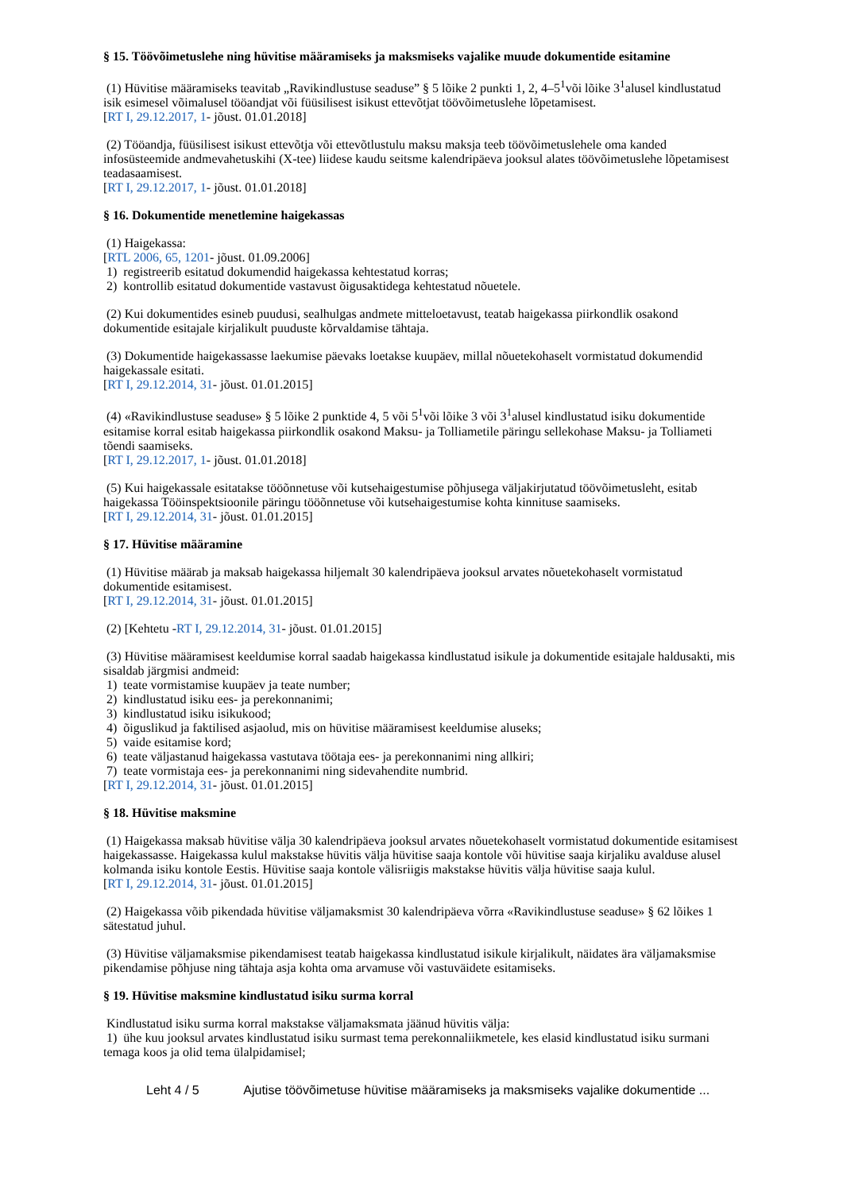§ 15. Töövõimetuslehe ning hüvitise määramiseks ja maksmiseks vajalike muude dokumentide esitamine
(1) Hüvitise määramiseks teavitab „Ravikindlustuse seaduse” § 5 lõike 2 punkti 1, 2, 4–5<sup>1</sup>või lõike 3<sup>1</sup>alusel kindlustatud isik esimesel võimalusel tööandjat või füüsilisest isikust ettevõtjat töövõimetuslehe lõpetamisest.
[RT I, 29.12.2017, 1- jõust. 01.01.2018]
(2) Tööandja, füüsilisest isikust ettevõtja või ettevõtlustulu maksu maksja teeb töövõimetuslehele oma kanded infosüsteemide andmevahetuskihi (X-tee) liidese kaudu seitsme kalendripäeva jooksul alates töövõimetuslehe lõpetamisest teadasaamisest.
[RT I, 29.12.2017, 1- jõust. 01.01.2018]
§ 16. Dokumentide menetlemine haigekassas
(1) Haigekassa:
[RTL 2006, 65, 1201- jõust. 01.09.2006]
1) registreerib esitatud dokumendid haigekassa kehtestatud korras;
2) kontrollib esitatud dokumentide vastavust õigusaktidega kehtestatud nõuetele.
(2) Kui dokumentides esineb puudusi, sealhulgas andmete mitteloetavust, teatab haigekassa piirkondlik osakond dokumentide esitajale kirjalikult puuduste kõrvaldamise tähtaja.
(3) Dokumentide haigekassasse laekumise päevaks loetakse kuupäev, millal nõuetekohaselt vormistatud dokumendid haigekassale esitati.
[RT I, 29.12.2014, 31- jõust. 01.01.2015]
(4) «Ravikindlustuse seaduse» § 5 lõike 2 punktide 4, 5 või 5<sup>1</sup>või lõike 3 või 3<sup>1</sup>alusel kindlustatud isiku dokumentide esitamise korral esitab haigekassa piirkondlik osakond Maksu- ja Tolliametile päringu sellekohase Maksu- ja Tolliameti tõendi saamiseks.
[RT I, 29.12.2017, 1- jõust. 01.01.2018]
(5) Kui haigekassale esitatakse tööõnnetuse või kutsehaigestumise põhjusega väljakirjutatud töövõimetusleht, esitab haigekassa Tööinspektsioonile päringu tööõnnetuse või kutsehaigestumise kohta kinnituse saamiseks.
[RT I, 29.12.2014, 31- jõust. 01.01.2015]
§ 17. Hüvitise määramine
(1) Hüvitise määrab ja maksab haigekassa hiljemalt 30 kalendripäeva jooksul arvates nõuetekohaselt vormistatud dokumentide esitamisest.
[RT I, 29.12.2014, 31- jõust. 01.01.2015]
(2) [Kehtetu -RT I, 29.12.2014, 31- jõust. 01.01.2015]
(3) Hüvitise määramisest keeldumise korral saadab haigekassa kindlustatud isikule ja dokumentide esitajale haldusakti, mis sisaldab järgmisi andmeid:
1) teate vormistamise kuupäev ja teate number;
2) kindlustatud isiku ees- ja perekonnanimi;
3) kindlustatud isiku isikukood;
4) õiguslikud ja faktilised asjaolud, mis on hüvitise määramisest keeldumise aluseks;
5) vaide esitamise kord;
6) teate väljastanud haigekassa vastutava töötaja ees- ja perekonnanimi ning allkiri;
7) teate vormistaja ees- ja perekonnanimi ning sidevahendite numbrid.
[RT I, 29.12.2014, 31- jõust. 01.01.2015]
§ 18. Hüvitise maksmine
(1) Haigekassa maksab hüvitise välja 30 kalendripäeva jooksul arvates nõuetekohaselt vormistatud dokumentide esitamisest haigekassasse. Haigekassa kulul makstakse hüvitis välja hüvitise saaja kontole või hüvitise saaja kirjaliku avalduse alusel kolmanda isiku kontole Eestis. Hüvitise saaja kontole välisriigis makstakse hüvitis välja hüvitise saaja kulul.
[RT I, 29.12.2014, 31- jõust. 01.01.2015]
(2) Haigekassa võib pikendada hüvitise väljamaksmist 30 kalendripäeva võrra «Ravikindlustuse seaduse» § 62 lõikes 1 sätestatud juhul.
(3) Hüvitise väljamaksmise pikendamisest teatab haigekassa kindlustatud isikule kirjalikult, näidates ära väljamaksmise pikendamise põhjuse ning tähtaja asja kohta oma arvamuse või vastuväidete esitamiseks.
§ 19. Hüvitise maksmine kindlustatud isiku surma korral
Kindlustatud isiku surma korral makstakse väljamaksmata jäänud hüvitis välja:
1) ühe kuu jooksul arvates kindlustatud isiku surmast tema perekonnaliikmetele, kes elasid kindlustatud isiku surmani temaga koos ja olid tema ülalpidamisel;
Leht 4 / 5 Ajutise töövõimetuse hüvitise määramiseks ja maksmiseks vajalike dokumentide ...